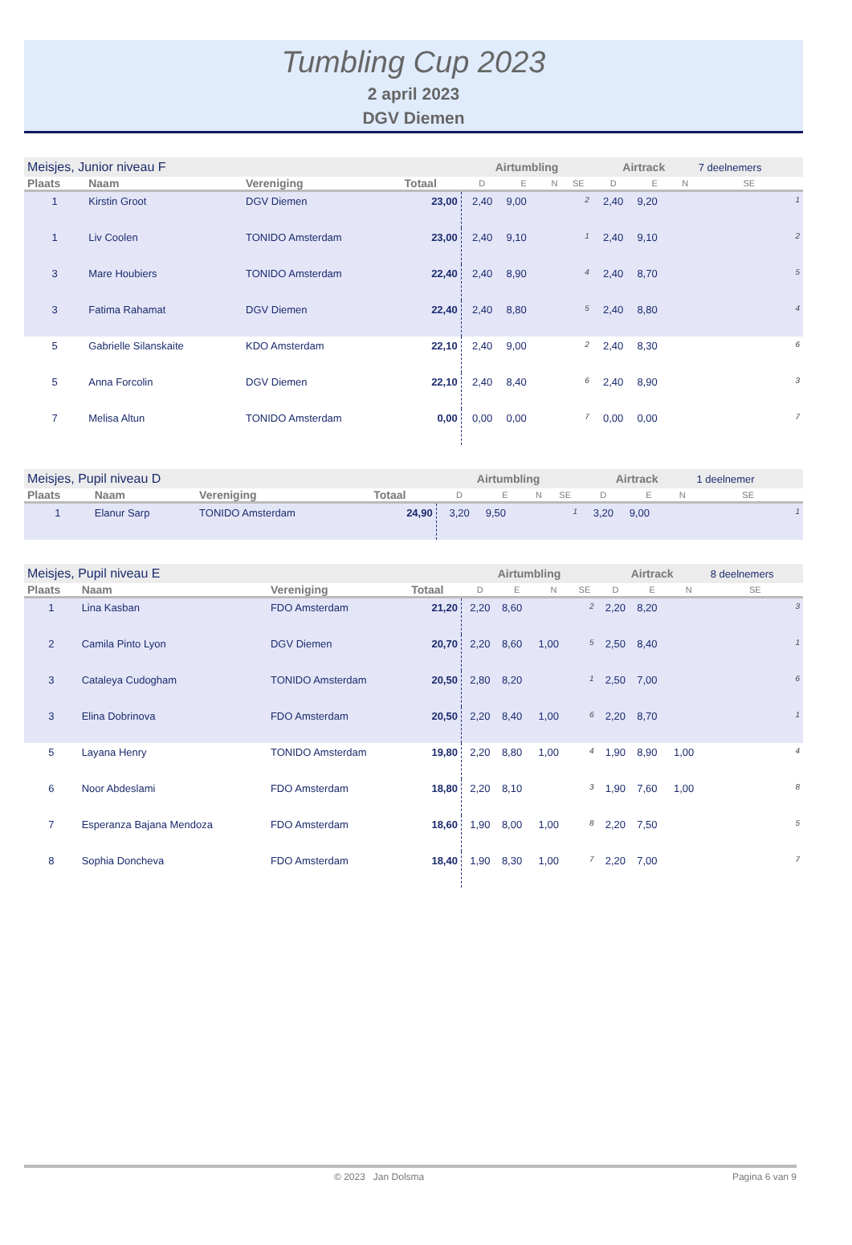Tumbling Cup 2023
2 april 2023
DGV Diemen
| Meisjes, Junior niveau F | | | | Airtumbling | | | | Airtrack | | | 7 deelnemers |
| Plaats | Naam | Vereniging | Totaal | D | E | N | SE | D | E | N | SE |
| 1 | Kirstin Groot | DGV Diemen | 23,00 | 2,40 | 9,00 | | 2 | 2,40 | 9,20 | | 1 |
| 1 | Liv Coolen | TONIDO Amsterdam | 23,00 | 2,40 | 9,10 | | 1 | 2,40 | 9,10 | | 2 |
| 3 | Mare Houbiers | TONIDO Amsterdam | 22,40 | 2,40 | 8,90 | | 4 | 2,40 | 8,70 | | 5 |
| 3 | Fatima Rahamat | DGV Diemen | 22,40 | 2,40 | 8,80 | | 5 | 2,40 | 8,80 | | 4 |
| 5 | Gabrielle Silanskaite | KDO Amsterdam | 22,10 | 2,40 | 9,00 | | 2 | 2,40 | 8,30 | | 6 |
| 5 | Anna Forcolin | DGV Diemen | 22,10 | 2,40 | 8,40 | | 6 | 2,40 | 8,90 | | 3 |
| 7 | Melisa Altun | TONIDO Amsterdam | 0,00 | 0,00 | 0,00 | | 7 | 0,00 | 0,00 | | 7 |
| Meisjes, Pupil niveau D | | | | Airtumbling | | | | Airtrack | | | 1 deelnemer |
| Plaats | Naam | Vereniging | Totaal | D | E | N | SE | D | E | N | SE |
| 1 | Elanur Sarp | TONIDO Amsterdam | 24,90 | 3,20 | 9,50 | | 1 | 3,20 | 9,00 | | 1 |
| Meisjes, Pupil niveau E | | | | Airtumbling | | | | Airtrack | | | 8 deelnemers |
| Plaats | Naam | Vereniging | Totaal | D | E | N | SE | D | E | N | SE |
| 1 | Lina Kasban | FDO Amsterdam | 21,20 | 2,20 | 8,60 | | 2 | 2,20 | 8,20 | | 3 |
| 2 | Camila Pinto Lyon | DGV Diemen | 20,70 | 2,20 | 8,60 | 1,00 | 5 | 2,50 | 8,40 | | 1 |
| 3 | Cataleya Cudogham | TONIDO Amsterdam | 20,50 | 2,80 | 8,20 | | 1 | 2,50 | 7,00 | | 6 |
| 3 | Elina Dobrinova | FDO Amsterdam | 20,50 | 2,20 | 8,40 | 1,00 | 6 | 2,20 | 8,70 | | 1 |
| 5 | Layana Henry | TONIDO Amsterdam | 19,80 | 2,20 | 8,80 | 1,00 | 4 | 1,90 | 8,90 | 1,00 | 4 |
| 6 | Noor Abdeslami | FDO Amsterdam | 18,80 | 2,20 | 8,10 | | 3 | 1,90 | 7,60 | 1,00 | 8 |
| 7 | Esperanza Bajana Mendoza | FDO Amsterdam | 18,60 | 1,90 | 8,00 | 1,00 | 8 | 2,20 | 7,50 | | 5 |
| 8 | Sophia Doncheva | FDO Amsterdam | 18,40 | 1,90 | 8,30 | 1,00 | 7 | 2,20 | 7,00 | | 7 |
© 2023 Jan Dolsma Pagina 6 van 9